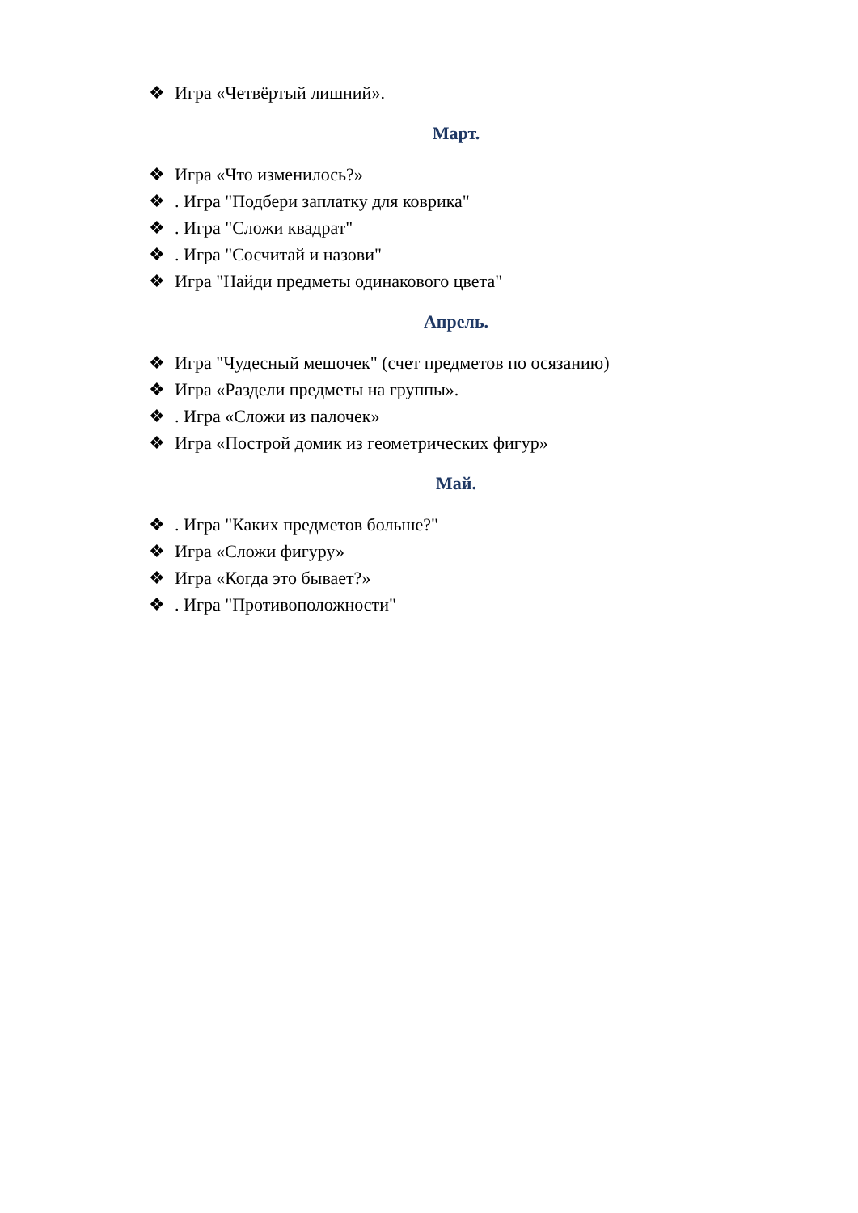❖ Игра «Четвёртый лишний».
Март.
❖ Игра «Что изменилось?»
❖. Игра "Подбери заплатку для коврика"
❖. Игра "Сложи квадрат"
❖. Игра "Сосчитай и назови"
❖ Игра "Найди предметы одинакового цвета"
Апрель.
❖ Игра "Чудесный мешочек" (счет предметов по осязанию)
❖ Игра «Раздели предметы на группы».
❖. Игра «Сложи из палочек»
❖ Игра «Построй домик из геометрических фигур»
Май.
❖. Игра "Каких предметов больше?"
❖ Игра «Сложи фигуру»
❖ Игра «Когда это бывает?»
❖. Игра "Противоположности"